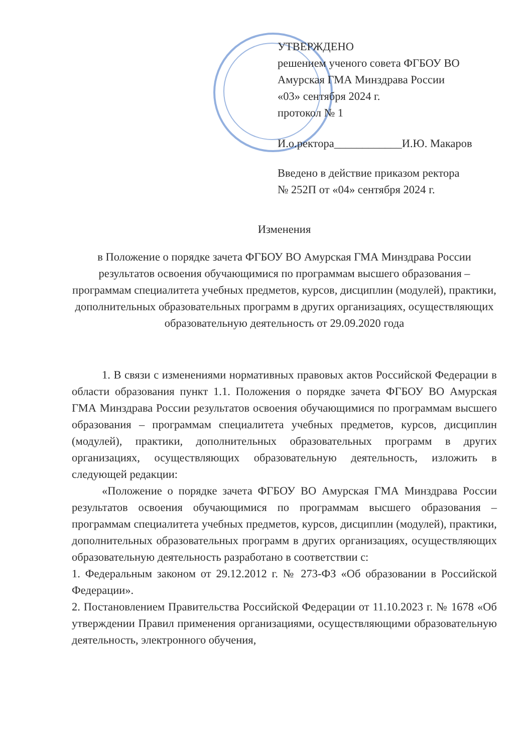УТВЕРЖДЕНО
решением ученого совета ФГБОУ ВО
Амурская ГМА Минздрава России
«03» сентября 2024 г.
протокол № 1
И.о.ректора____________И.Ю. Макаров
Введено в действие приказом ректора
№ 252П от «04» сентября 2024 г.
Изменения
в Положение о порядке зачета ФГБОУ ВО Амурская ГМА Минздрава России результатов освоения обучающимися по программам высшего образования – программам специалитета учебных предметов, курсов, дисциплин (модулей), практики, дополнительных образовательных программ в других организациях, осуществляющих образовательную деятельность от 29.09.2020 года
1. В связи с изменениями нормативных правовых актов Российской Федерации в области образования пункт 1.1. Положения о порядке зачета ФГБОУ ВО Амурская ГМА Минздрава России результатов освоения обучающимися по программам высшего образования – программам специалитета учебных предметов, курсов, дисциплин (модулей), практики, дополнительных образовательных программ в других организациях, осуществляющих образовательную деятельность, изложить в следующей редакции:
«Положение о порядке зачета ФГБОУ ВО Амурская ГМА Минздрава России результатов освоения обучающимися по программам высшего образования – программам специалитета учебных предметов, курсов, дисциплин (модулей), практики, дополнительных образовательных программ в других организациях, осуществляющих образовательную деятельность разработано в соответствии с:
1. Федеральным законом от 29.12.2012 г. № 273-ФЗ «Об образовании в Российской Федерации».
2. Постановлением Правительства Российской Федерации от 11.10.2023 г. № 1678 «Об утверждении Правил применения организациями, осуществляющими образовательную деятельность, электронного обучения,